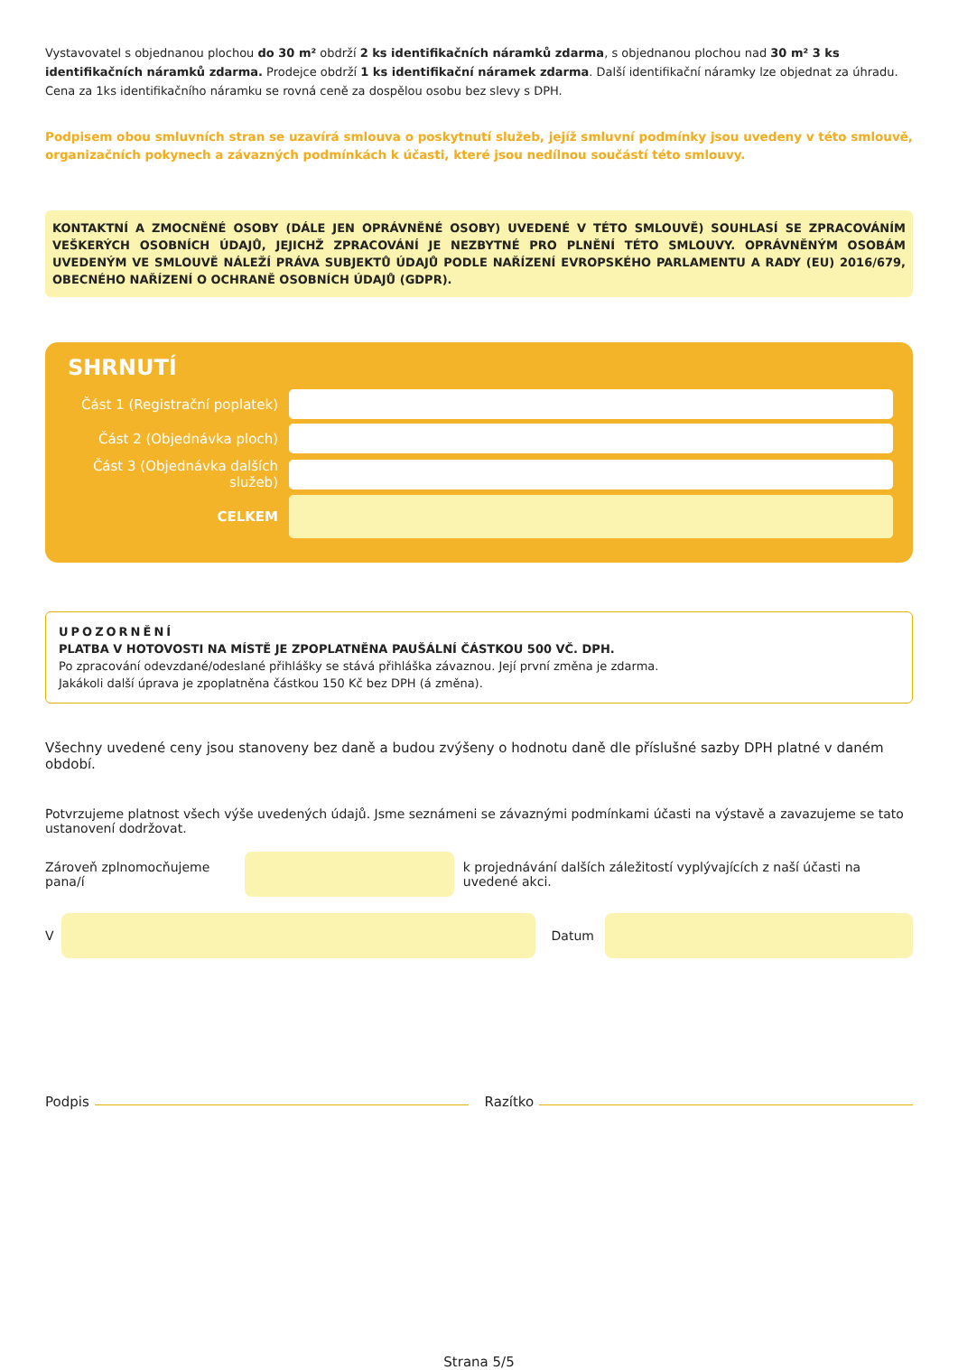Vystavovatel s objednanou plochou do 30 m² obdrží 2 ks identifikačních náramků zdarma, s objednanou plochou nad 30 m² 3 ks identifikačních náramků zdarma. Prodejce obdrží 1 ks identifikační náramek zdarma. Další identifikační náramky lze objednat za úhradu. Cena za 1ks identifikačního náramku se rovná ceně za dospělou osobu bez slevy s DPH.
Podpisem obou smluvních stran se uzavírá smlouva o poskytnutí služeb, jejíž smluvní podmínky jsou uvedeny v této smlouvě, organizačních pokynech a závazných podmínkách k účasti, které jsou nedílnou součástí této smlouvy.
KONTAKTNÍ A ZMOCNĚNÉ OSOBY (DÁLE JEN OPRÁVNĚNÉ OSOBY) UVEDENÉ V TÉTO SMLOUVĚ) SOUHLASÍ SE ZPRACOVÁNÍM VEŠKERÝCH OSOBNÍCH ÚDAJŮ, JEJICHŽ ZPRACOVÁNÍ JE NEZBYTNÉ PRO PLNĚNÍ TÉTO SMLOUVY. OPRÁVNĚNÝM OSOBÁM UVEDENÝM VE SMLOUVĚ NÁLEŽÍ PRÁVA SUBJEKTŮ ÚDAJŮ PODLE NAŘÍZENÍ EVROPSKÉHO PARLAMENTU A RADY (EU) 2016/679, OBECNÉHO NAŘÍZENÍ O OCHRANĚ OSOBNÍCH ÚDAJŮ (GDPR).
SHRNUTÍ
Část 1 (Registrační poplatek)
Část 2 (Objednávka ploch)
Část 3 (Objednávka dalších služeb)
CELKEM
UPOZORNĚNÍ
PLATBA V HOTOVOSTI NA MÍSTĚ JE ZPOPLATNĚNA PAUŠÁLNÍ ČÁSTKOU 500 VČ. DPH.
Po zpracování odevzdané/odeslané přihlášky se stává přihláška závaznou. Její první změna je zdarma.
Jakákoli další úprava je zpoplatněna částkou 150 Kč bez DPH (á změna).
Všechny uvedené ceny jsou stanoveny bez daně a budou zvýšeny o hodnotu daně dle příslušné sazby DPH platné v daném období.
Potvrzujeme platnost všech výše uvedených údajů. Jsme seznámeni se závaznými podmínkami účasti na výstavě a zavazujeme se tato ustanovení dodržovat.
Zároveň zplnomocňujeme pana/í
k projednávání dalších záležitostí vyplývajících z naší účasti na uvedené akci.
V
Datum
Podpis Razítko
Strana 5/5